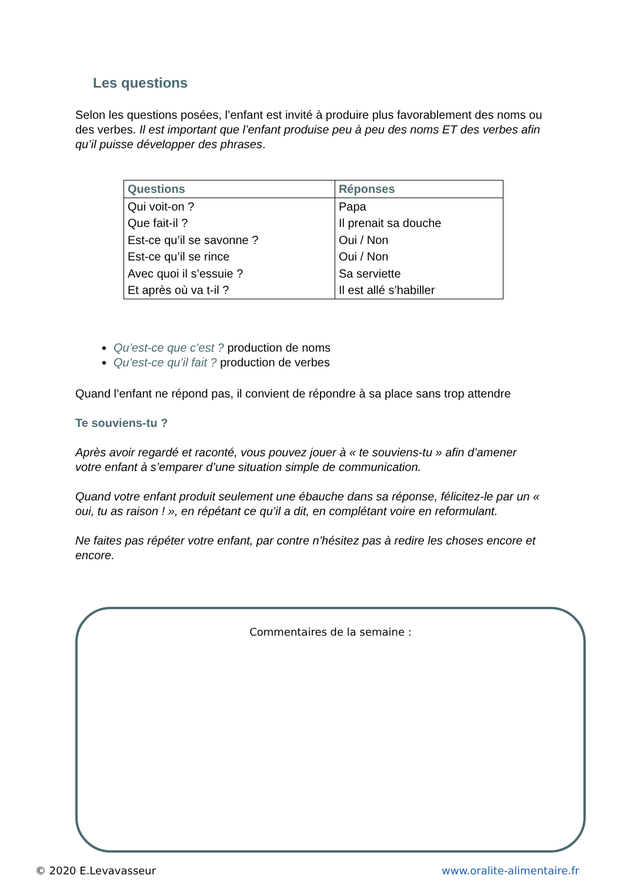Les questions
Selon les questions posées, l’enfant est invité à produire plus favorablement des noms ou des verbes. Il est important que l’enfant produise peu à peu des noms ET des verbes afin qu’il puisse développer des phrases.
| Questions | Réponses |
| --- | --- |
| Qui voit-on ? | Papa |
| Que fait-il ? | Il prenait sa douche |
| Est-ce qu’il se savonne ? | Oui / Non |
| Est-ce qu’il se rince | Oui / Non |
| Avec quoi il s’essuie ? | Sa serviette |
| Et après où va t-il ? | Il est allé s’habiller |
Qu’est-ce que c’est ? production de noms
Qu’est-ce qu’il fait ? production de verbes
Quand l’enfant ne répond pas, il convient de répondre à sa place sans trop attendre
Te souviens-tu ?
Après avoir regardé et raconté, vous pouvez jouer à « te souviens-tu » afin d’amener votre enfant à s’emparer d’une situation simple de communication.
Quand votre enfant produit seulement une ébauche dans sa réponse, félicitez-le par un « oui, tu as raison ! », en répétant ce qu’il a dit, en complétant voire en reformulant.
Ne faites pas répéter votre enfant, par contre n’hésitez pas à redire les choses encore et encore.
Commentaires de la semaine :
© 2020 E.Levavasseur www.oralite-alimentaire.fr